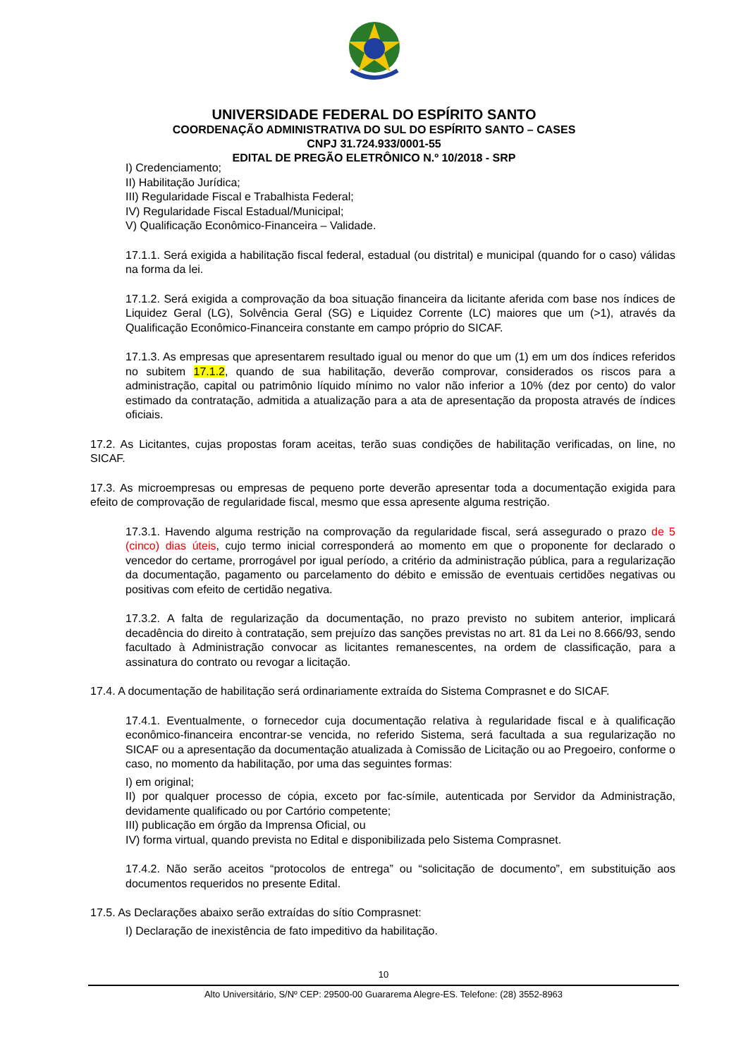UNIVERSIDADE FEDERAL DO ESPÍRITO SANTO
COORDENAÇÃO ADMINISTRATIVA DO SUL DO ESPÍRITO SANTO – CASES
CNPJ 31.724.933/0001-55
EDITAL DE PREGÃO ELETRÔNICO N.º 10/2018 - SRP
I) Credenciamento;
II) Habilitação Jurídica;
III) Regularidade Fiscal e Trabalhista Federal;
IV) Regularidade Fiscal Estadual/Municipal;
V) Qualificação Econômico-Financeira – Validade.
17.1.1. Será exigida a habilitação fiscal federal, estadual (ou distrital) e municipal (quando for o caso) válidas na forma da lei.
17.1.2. Será exigida a comprovação da boa situação financeira da licitante aferida com base nos índices de Liquidez Geral (LG), Solvência Geral (SG) e Liquidez Corrente (LC) maiores que um (>1), através da Qualificação Econômico-Financeira constante em campo próprio do SICAF.
17.1.3. As empresas que apresentarem resultado igual ou menor do que um (1) em um dos índices referidos no subitem 17.1.2, quando de sua habilitação, deverão comprovar, considerados os riscos para a administração, capital ou patrimônio líquido mínimo no valor não inferior a 10% (dez por cento) do valor estimado da contratação, admitida a atualização para a ata de apresentação da proposta através de índices oficiais.
17.2. As Licitantes, cujas propostas foram aceitas, terão suas condições de habilitação verificadas, on line, no SICAF.
17.3. As microempresas ou empresas de pequeno porte deverão apresentar toda a documentação exigida para efeito de comprovação de regularidade fiscal, mesmo que essa apresente alguma restrição.
17.3.1. Havendo alguma restrição na comprovação da regularidade fiscal, será assegurado o prazo de 5 (cinco) dias úteis, cujo termo inicial corresponderá ao momento em que o proponente for declarado o vencedor do certame, prorrogável por igual período, a critério da administração pública, para a regularização da documentação, pagamento ou parcelamento do débito e emissão de eventuais certidões negativas ou positivas com efeito de certidão negativa.
17.3.2. A falta de regularização da documentação, no prazo previsto no subitem anterior, implicará decadência do direito à contratação, sem prejuízo das sanções previstas no art. 81 da Lei no 8.666/93, sendo facultado à Administração convocar as licitantes remanescentes, na ordem de classificação, para a assinatura do contrato ou revogar a licitação.
17.4. A documentação de habilitação será ordinariamente extraída do Sistema Comprasnet e do SICAF.
17.4.1. Eventualmente, o fornecedor cuja documentação relativa à regularidade fiscal e à qualificação econômico-financeira encontrar-se vencida, no referido Sistema, será facultada a sua regularização no SICAF ou a apresentação da documentação atualizada à Comissão de Licitação ou ao Pregoeiro, conforme o caso, no momento da habilitação, por uma das seguintes formas:
I) em original;
II) por qualquer processo de cópia, exceto por fac-símile, autenticada por Servidor da Administração, devidamente qualificado ou por Cartório competente;
III) publicação em órgão da Imprensa Oficial, ou
IV) forma virtual, quando prevista no Edital e disponibilizada pelo Sistema Comprasnet.
17.4.2. Não serão aceitos “protocolos de entrega” ou “solicitação de documento”, em substituição aos documentos requeridos no presente Edital.
17.5. As Declarações abaixo serão extraídas do sítio Comprasnet:
I) Declaração de inexistência de fato impeditivo da habilitação.
10
Alto Universitário, S/Nº CEP: 29500-00 Guararema Alegre-ES. Telefone: (28) 3552-8963